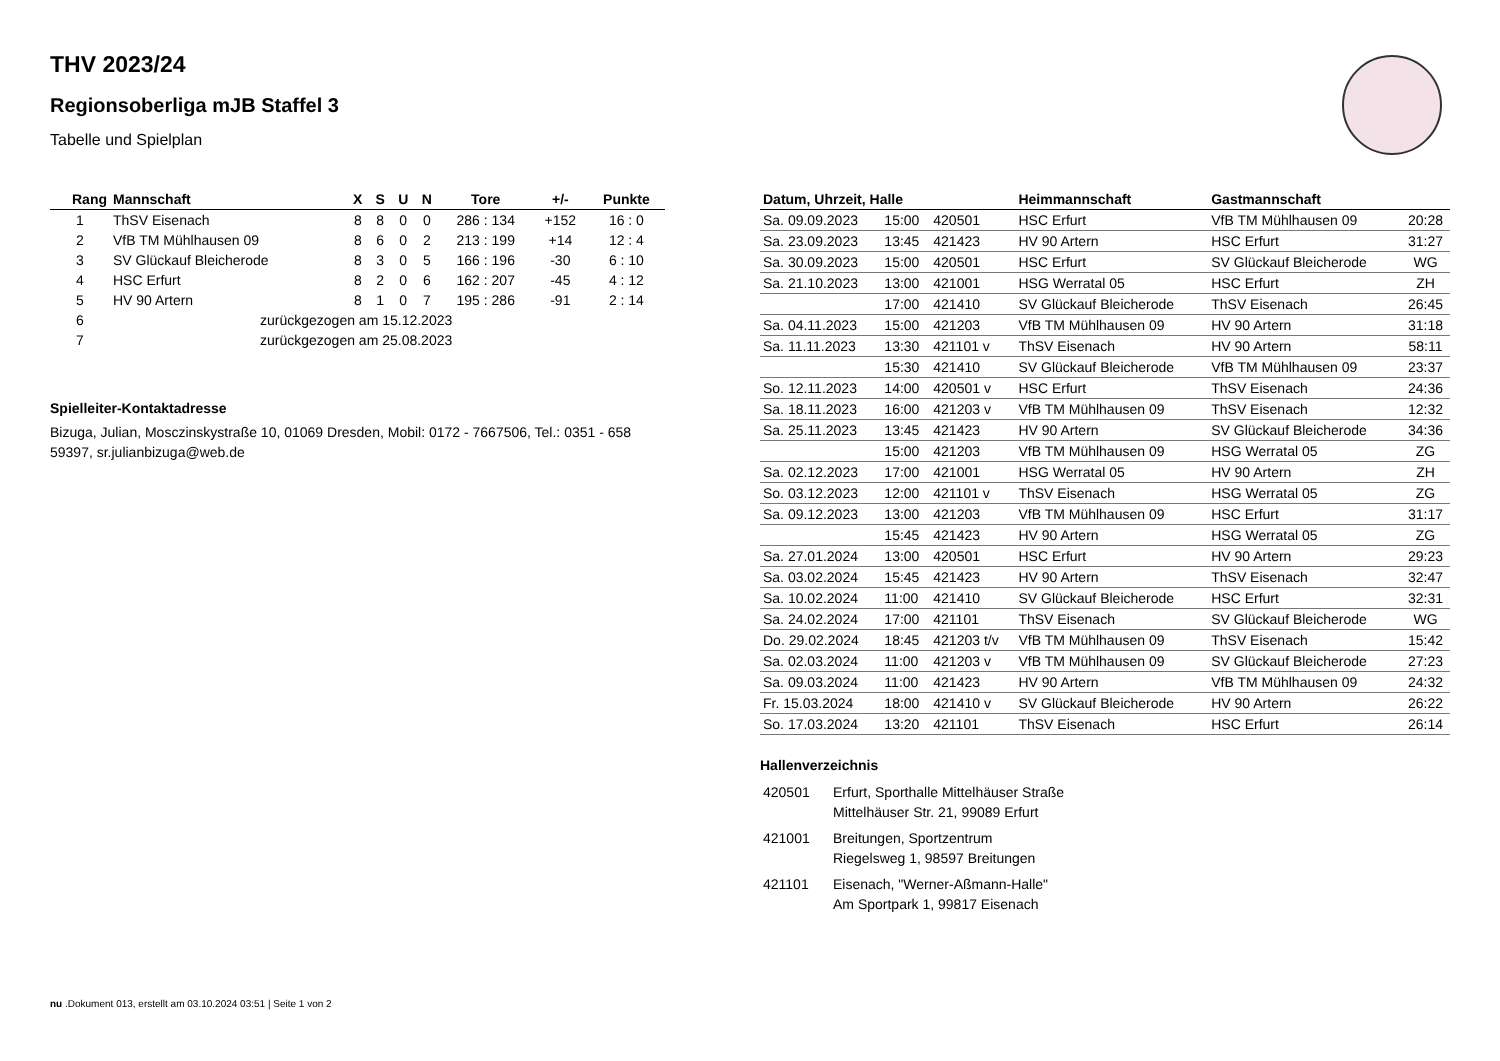THV 2023/24
Regionsoberliga mJB Staffel 3
Tabelle und Spielplan
| Rang | Mannschaft | X | S | U | N | Tore | +/- | Punkte |
| --- | --- | --- | --- | --- | --- | --- | --- | --- |
| 1 | ThSV Eisenach | 8 | 8 | 0 | 0 | 286 : 134 | +152 | 16 : 0 |
| 2 | VfB TM Mühlhausen 09 | 8 | 6 | 0 | 2 | 213 : 199 | +14 | 12 : 4 |
| 3 | SV Glückauf Bleicherode | 8 | 3 | 0 | 5 | 166 : 196 | -30 | 6 : 10 |
| 4 | HSC Erfurt | 8 | 2 | 0 | 6 | 162 : 207 | -45 | 4 : 12 |
| 5 | HV 90 Artern | 8 | 1 | 0 | 7 | 195 : 286 | -91 | 2 : 14 |
| 6 | zurückgezogen am 15.12.2023 | | | | | | | |
| 7 | zurückgezogen am 25.08.2023 | | | | | | | |
Spielleiter-Kontaktadresse
Bizuga, Julian, Mosczinskystraße 10, 01069 Dresden, Mobil: 0172 - 7667506, Tel.: 0351 - 658 59397, sr.julianbizuga@web.de
| Datum, Uhrzeit, Halle | | | Heimmannschaft | Gastmannschaft | |
| --- | --- | --- | --- | --- | --- |
| Sa. 09.09.2023 | 15:00 | 420501 | HSC Erfurt | VfB TM Mühlhausen 09 | 20:28 |
| Sa. 23.09.2023 | 13:45 | 421423 | HV 90 Artern | HSC Erfurt | 31:27 |
| Sa. 30.09.2023 | 15:00 | 420501 | HSC Erfurt | SV Glückauf Bleicherode | WG |
| Sa. 21.10.2023 | 13:00 | 421001 | HSG Werratal 05 | HSC Erfurt | ZH |
| | 17:00 | 421410 | SV Glückauf Bleicherode | ThSV Eisenach | 26:45 |
| Sa. 04.11.2023 | 15:00 | 421203 | VfB TM Mühlhausen 09 | HV 90 Artern | 31:18 |
| Sa. 11.11.2023 | 13:30 | 421101 v | ThSV Eisenach | HV 90 Artern | 58:11 |
| | 15:30 | 421410 | SV Glückauf Bleicherode | VfB TM Mühlhausen 09 | 23:37 |
| So. 12.11.2023 | 14:00 | 420501 v | HSC Erfurt | ThSV Eisenach | 24:36 |
| Sa. 18.11.2023 | 16:00 | 421203 v | VfB TM Mühlhausen 09 | ThSV Eisenach | 12:32 |
| Sa. 25.11.2023 | 13:45 | 421423 | HV 90 Artern | SV Glückauf Bleicherode | 34:36 |
| | 15:00 | 421203 | VfB TM Mühlhausen 09 | HSG Werratal 05 | ZG |
| Sa. 02.12.2023 | 17:00 | 421001 | HSG Werratal 05 | HV 90 Artern | ZH |
| So. 03.12.2023 | 12:00 | 421101 v | ThSV Eisenach | HSG Werratal 05 | ZG |
| Sa. 09.12.2023 | 13:00 | 421203 | VfB TM Mühlhausen 09 | HSC Erfurt | 31:17 |
| | 15:45 | 421423 | HV 90 Artern | HSG Werratal 05 | ZG |
| Sa. 27.01.2024 | 13:00 | 420501 | HSC Erfurt | HV 90 Artern | 29:23 |
| Sa. 03.02.2024 | 15:45 | 421423 | HV 90 Artern | ThSV Eisenach | 32:47 |
| Sa. 10.02.2024 | 11:00 | 421410 | SV Glückauf Bleicherode | HSC Erfurt | 32:31 |
| Sa. 24.02.2024 | 17:00 | 421101 | ThSV Eisenach | SV Glückauf Bleicherode | WG |
| Do. 29.02.2024 | 18:45 | 421203 t/v | VfB TM Mühlhausen 09 | ThSV Eisenach | 15:42 |
| Sa. 02.03.2024 | 11:00 | 421203 v | VfB TM Mühlhausen 09 | SV Glückauf Bleicherode | 27:23 |
| Sa. 09.03.2024 | 11:00 | 421423 | HV 90 Artern | VfB TM Mühlhausen 09 | 24:32 |
| Fr. 15.03.2024 | 18:00 | 421410 v | SV Glückauf Bleicherode | HV 90 Artern | 26:22 |
| So. 17.03.2024 | 13:20 | 421101 | ThSV Eisenach | HSC Erfurt | 26:14 |
Hallenverzeichnis
| 420501 | Erfurt, Sporthalle Mittelhäuser Straße Mittelhäuser Str. 21, 99089 Erfurt |
| 421001 | Breitungen, Sportzentrum Riegelsweg 1, 98597 Breitungen |
| 421101 | Eisenach, "Werner-Aßmann-Halle" Am Sportpark 1, 99817 Eisenach |
nu .Dokument 013, erstellt am 03.10.2024 03:51 | Seite 1 von 2